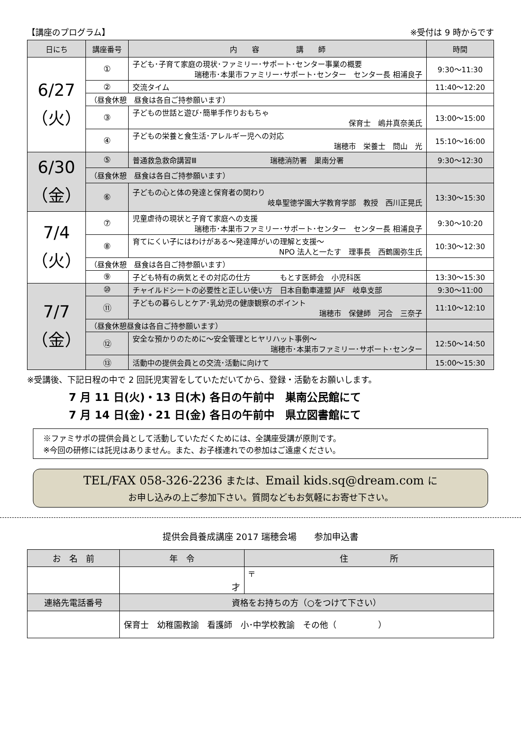【講座のプログラム】 ※受付は 9 時からです
| 日にち | 講座番号 | 内 容 講 師 | 時間 |
| --- | --- | --- | --- |
| 6/27 （火） | ① | 子ども･子育て家庭の現状･ファミリー･サポート･センター事業の概要 瑞穂市･本巣市ファミリー･サポート･センター センター長 相浦良子 | 9:30〜11:30 |
| | ② | 交流タイム | 11:40〜12:20 |
| | （昼食休憩 昼食は各自ご持参願います） | | |
| | ③ | 子どもの世話と遊び･簡単手作りおもちゃ 保育士 嶋井真奈美氏 | 13:00〜15:00 |
| | ④ | 子どもの栄養と食生活･アレルギー児への対応 瑞穂市 栄養士 問山 光 | 15:10〜16:00 |
| 6/30 （金） | ⑤ | 普通救急救命講習Ⅲ 瑞穂消防署 巣南分署 | 9:30〜12:30 |
| | （昼食休憩 昼食は各自ご持参願います） | | |
| | ⑥ | 子どもの心と体の発達と保育者の関わり 岐阜聖徳学園大学教育学部 教授 西川正晃氏 | 13:30〜15:30 |
| 7/4 （火） | ⑦ | 児童虐待の現状と子育て家庭への支援 瑞穂市･本巣市ファミリー･サポート･センター センター長 相浦良子 | 9:30〜10:20 |
| | ⑧ | 育てにくい子にはわけがある〜発達障がいの理解と支援〜 NPO 法人と一たす 理事長 西鶴園弥生氏 | 10:30〜12:30 |
| | （昼食休憩 昼食は各自ご持参願います） | | |
| | ⑨ | 子ども特有の病気とその対応の仕方 もとす医師会 小児科医 | 13:30〜15:30 |
| 7/7 （金） | ⑩ | チャイルドシートの必要性と正しい使い方 日本自動車連盟 JAF 岐阜支部 | 9:30〜11:00 |
| | ⑪ | 子どもの暮らしとケア･乳幼児の健康観察のポイント 瑞穂市 保健師 河合 三奈子 | 11:10〜12:10 |
| | （昼食休憩昼食は各自ご持参願います） | | |
| | ⑫ | 安全な預かりのために〜安全管理とヒヤリハット事例〜 瑞穂市･本巣市ファミリー･サポート･センター | 12:50〜14:50 |
| | ⑬ | 活動中の提供会員との交流･活動に向けて | 15:00〜15:30 |
※受講後、下記日程の中で 2 回託児実習をしていただいてから、登録・活動をお願いします。
7 月 11 日(火)・13 日(木) 各日の午前中　巣南公民館にて
7 月 14 日(金)・21 日(金) 各日の午前中　県立図書館にて
※ファミサポの提供会員として活動していただくためには、全講座受講が原則です。
※今回の研修には託児はありません。また、お子様連れでの参加はご遠慮ください。
TEL/FAX 058-326-2236 または、Email kids.sq@dream.com に
お申し込みの上ご参加下さい。質問などもお気軽にお寄せ下さい。
提供会員養成講座 2017 瑞穂会場　　参加申込書
| お 名 前 | 年 令 | 住 所 |
| --- | --- | --- |
| | 才 | 〒 |
| 連絡先電話番号 | 資格をお持ちの方（○をつけて下さい） | |
| | 保育士 幼稚園教諭 看護師 小･中学校教諭 その他（ ） | |